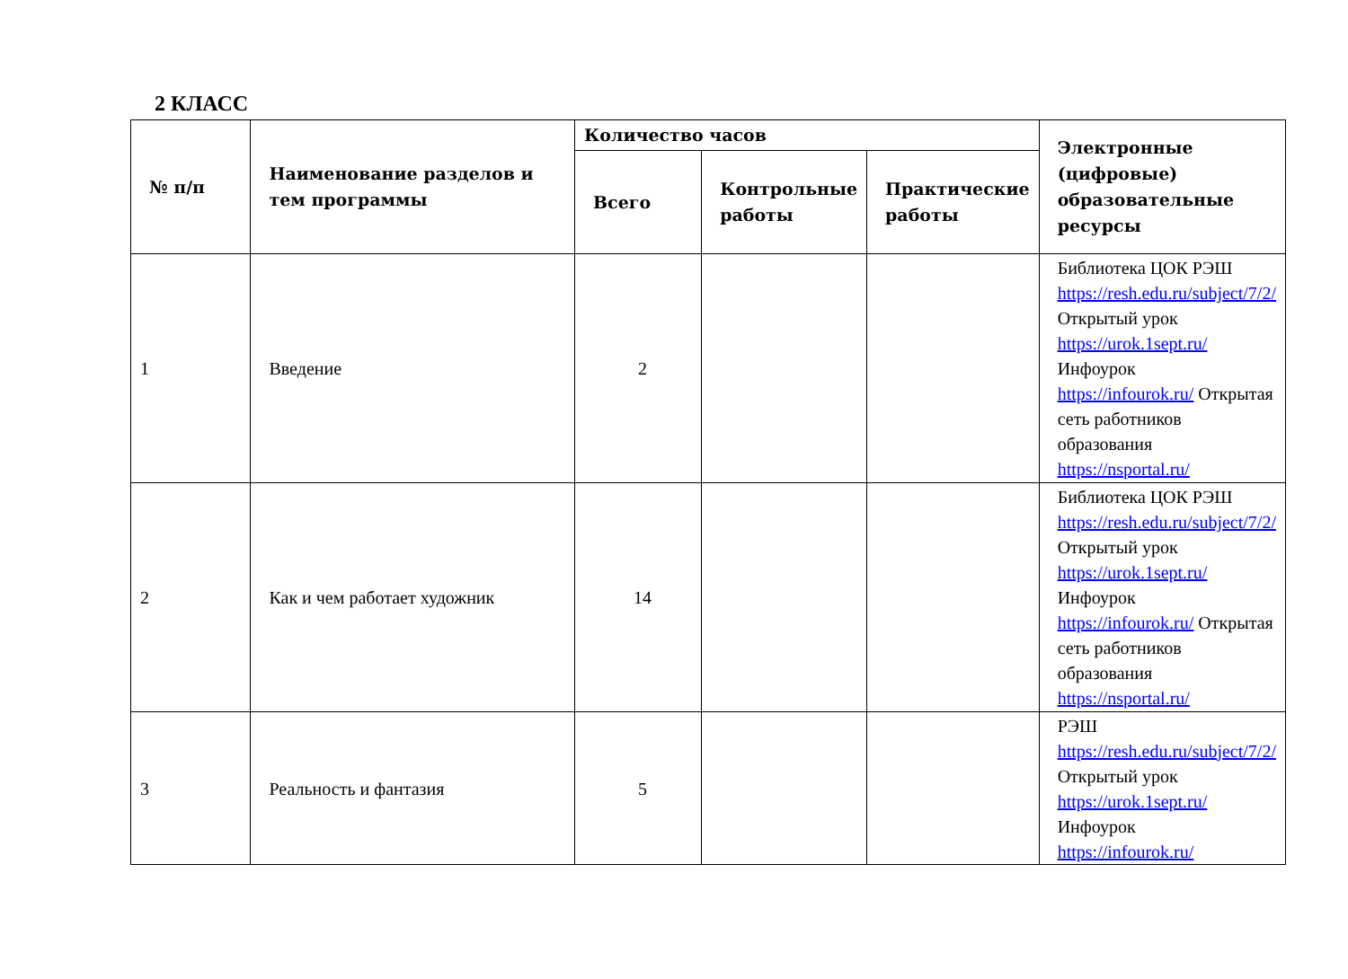2 КЛАСС
| № п/п | Наименование разделов и тем программы | Количество часов | | | Электронные (цифровые) образовательные ресурсы |
| --- | --- | --- | --- | --- | --- |
| | | Всего | Контрольные работы | Практические работы | |
| 1 | Введение | 2 | | | Библиотека ЦОК РЭШ https://resh.edu.ru/subject/7/2/ Открытый урок https://urok.1sept.ru/ Инфоурок https://infourok.ru/ Открытая сеть работников образования https://nsportal.ru/ |
| 2 | Как и чем работает художник | 14 | | | Библиотека ЦОК РЭШ https://resh.edu.ru/subject/7/2/ Открытый урок https://urok.1sept.ru/ Инфоурок https://infourok.ru/ Открытая сеть работников образования https://nsportal.ru/ |
| 3 | Реальность и фантазия | 5 | | | РЭШ https://resh.edu.ru/subject/7/2/ Открытый урок https://urok.1sept.ru/ Инфоурок https://infourok.ru/ |